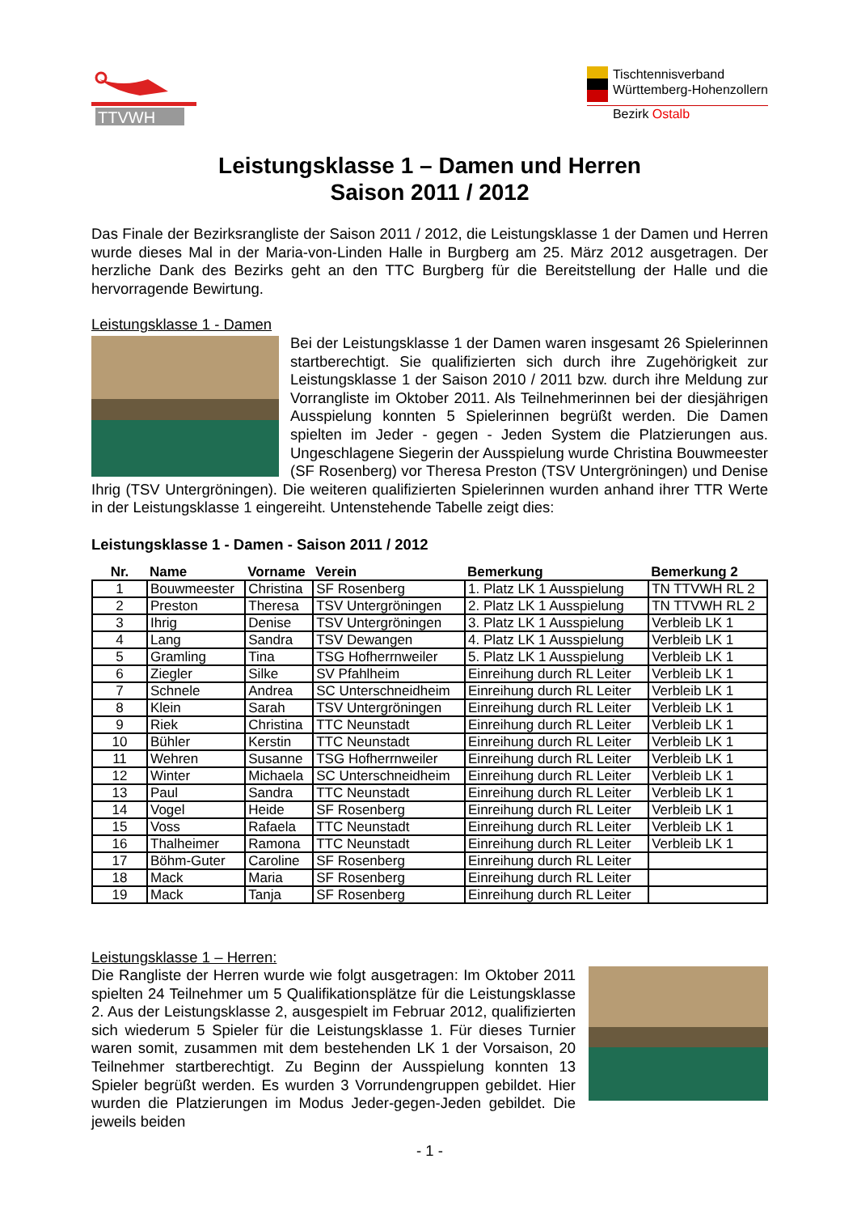TTVWH
Tischtennisverband
Württemberg-Hohenzollern
Bezirk Ostalb
Leistungsklasse 1 – Damen und Herren
Saison 2011 / 2012
Das Finale der Bezirksrangliste der Saison 2011 / 2012, die Leistungsklasse 1 der Damen und Herren wurde dieses Mal in der Maria-von-Linden Halle in Burgberg am 25. März 2012 ausgetragen. Der herzliche Dank des Bezirks geht an den TTC Burgberg für die Bereitstellung der Halle und die hervorragende Bewirtung.
Leistungsklasse 1 - Damen
Bei der Leistungsklasse 1 der Damen waren insgesamt 26 Spielerinnen startberechtigt. Sie qualifizierten sich durch ihre Zugehörigkeit zur Leistungsklasse 1 der Saison 2010 / 2011 bzw. durch ihre Meldung zur Vorrangliste im Oktober 2011. Als Teilnehmerinnen bei der diesjährigen Ausspielung konnten 5 Spielerinnen begrüßt werden. Die Damen spielten im Jeder - gegen - Jeden System die Platzierungen aus. Ungeschlagene Siegerin der Ausspielung wurde Christina Bouwmeester (SF Rosenberg) vor Theresa Preston (TSV Untergröningen) und Denise Ihrig (TSV Untergröningen). Die weiteren qualifizierten Spielerinnen wurden anhand ihrer TTR Werte in der Leistungsklasse 1 eingereiht. Untenstehende Tabelle zeigt dies:
Leistungsklasse 1 - Damen - Saison 2011 / 2012
| Nr. | Name | Vorname | Verein | Bemerkung | Bemerkung 2 |
| --- | --- | --- | --- | --- | --- |
| 1 | Bouwmeester | Christina | SF Rosenberg | 1. Platz LK 1 Ausspielung | TN TTVWH RL 2 |
| 2 | Preston | Theresa | TSV Untergröningen | 2. Platz LK 1 Ausspielung | TN TTVWH RL 2 |
| 3 | Ihrig | Denise | TSV Untergröningen | 3. Platz LK 1 Ausspielung | Verbleib LK 1 |
| 4 | Lang | Sandra | TSV Dewangen | 4. Platz LK 1 Ausspielung | Verbleib LK 1 |
| 5 | Gramling | Tina | TSG Hofherrnweiler | 5. Platz LK 1 Ausspielung | Verbleib LK 1 |
| 6 | Ziegler | Silke | SV Pfahlheim | Einreihung durch RL Leiter | Verbleib LK 1 |
| 7 | Schnele | Andrea | SC Unterschneidheim | Einreihung durch RL Leiter | Verbleib LK 1 |
| 8 | Klein | Sarah | TSV Untergröningen | Einreihung durch RL Leiter | Verbleib LK 1 |
| 9 | Riek | Christina | TTC Neunstadt | Einreihung durch RL Leiter | Verbleib LK 1 |
| 10 | Bühler | Kerstin | TTC Neunstadt | Einreihung durch RL Leiter | Verbleib LK 1 |
| 11 | Wehren | Susanne | TSG Hofherrnweiler | Einreihung durch RL Leiter | Verbleib LK 1 |
| 12 | Winter | Michaela | SC Unterschneidheim | Einreihung durch RL Leiter | Verbleib LK 1 |
| 13 | Paul | Sandra | TTC Neunstadt | Einreihung durch RL Leiter | Verbleib LK 1 |
| 14 | Vogel | Heide | SF Rosenberg | Einreihung durch RL Leiter | Verbleib LK 1 |
| 15 | Voss | Rafaela | TTC Neunstadt | Einreihung durch RL Leiter | Verbleib LK 1 |
| 16 | Thalheimer | Ramona | TTC Neunstadt | Einreihung durch RL Leiter | Verbleib LK 1 |
| 17 | Böhm-Guter | Caroline | SF Rosenberg | Einreihung durch RL Leiter | |
| 18 | Mack | Maria | SF Rosenberg | Einreihung durch RL Leiter | |
| 19 | Mack | Tanja | SF Rosenberg | Einreihung durch RL Leiter | |
Leistungsklasse 1 – Herren:
Die Rangliste der Herren wurde wie folgt ausgetragen: Im Oktober 2011 spielten 24 Teilnehmer um 5 Qualifikationsplätze für die Leistungsklasse 2. Aus der Leistungsklasse 2, ausgespielt im Februar 2012, qualifizierten sich wiederum 5 Spieler für die Leistungsklasse 1. Für dieses Turnier waren somit, zusammen mit dem bestehenden LK 1 der Vorsaison, 20 Teilnehmer startberechtigt. Zu Beginn der Ausspielung konnten 13 Spieler begrüßt werden. Es wurden 3 Vorrundengruppen gebildet. Hier wurden die Platzierungen im Modus Jeder-gegen-Jeden gebildet. Die jeweils beiden
- 1 -